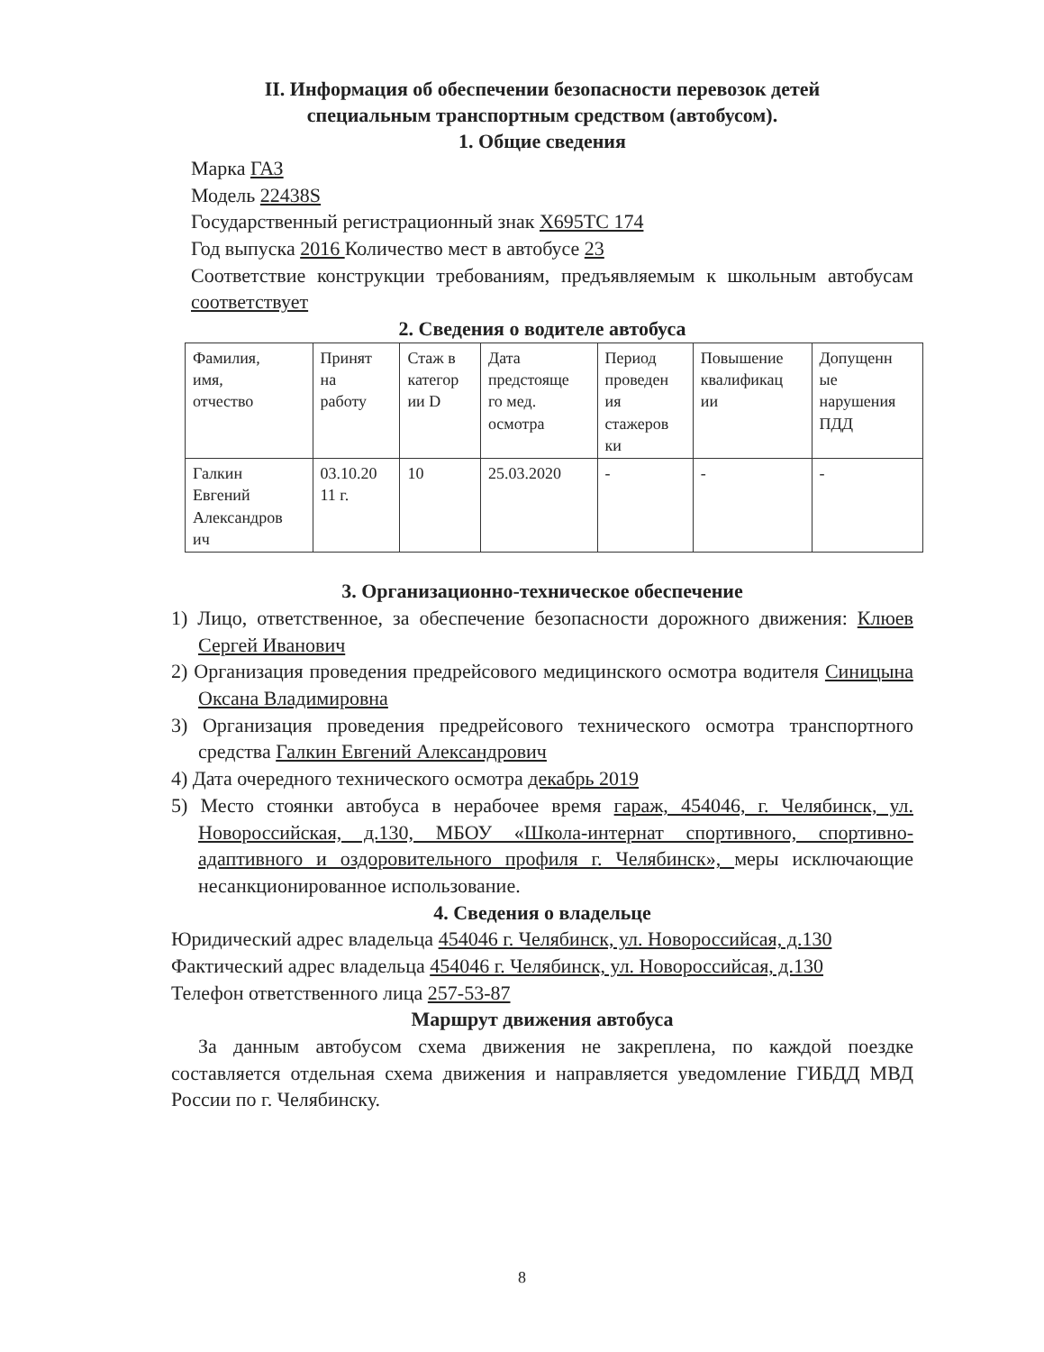II. Информация об обеспечении безопасности перевозок детей
специальным транспортным средством (автобусом).
1. Общие сведения
Марка ГАЗ
Модель 22438S
Государственный регистрационный знак Х695ТС 174
Год выпуска 2016 Количество мест в автобусе 23
Соответствие конструкции требованиям, предъявляемым к школьным автобусам соответствует
2. Сведения о водителе автобуса
| Фамилия, имя, отчество | Принят на работу | Стаж в категор ии D | Дата предстояще го мед. осмотра | Период проведен ия стажеров ки | Повышение квалификац ии | Допущенн ые нарушения ПДД |
| Галкин Евгений Александров ич | 03.10.20 11 г. | 10 | 25.03.2020 | - | - | - |
3. Организационно-техническое обеспечение
1) Лицо, ответственное, за обеспечение безопасности дорожного движения: Клюев Сергей Иванович
2) Организация проведения предрейсового медицинского осмотра водителя Синицына Оксана Владимировна
3) Организация проведения предрейсового технического осмотра транспортного средства Галкин Евгений Александрович
4) Дата очередного технического осмотра декабрь 2019
5) Место стоянки автобуса в нерабочее время гараж, 454046, г. Челябинск, ул. Новороссийская, д.130, МБОУ «Школа-интернат спортивного, спортивно-адаптивного и оздоровительного профиля г. Челябинск», меры исключающие несанкционированное использование.
4. Сведения о владельце
Юридический адрес владельца 454046 г. Челябинск, ул. Новороссийсая, д.130
Фактический адрес владельца 454046 г. Челябинск, ул. Новороссийсая, д.130
Телефон ответственного лица 257-53-87
Маршрут движения автобуса
За данным автобусом схема движения не закреплена, по каждой поездке составляется отдельная схема движения и направляется уведомление ГИБДД МВД России по г. Челябинску.
8